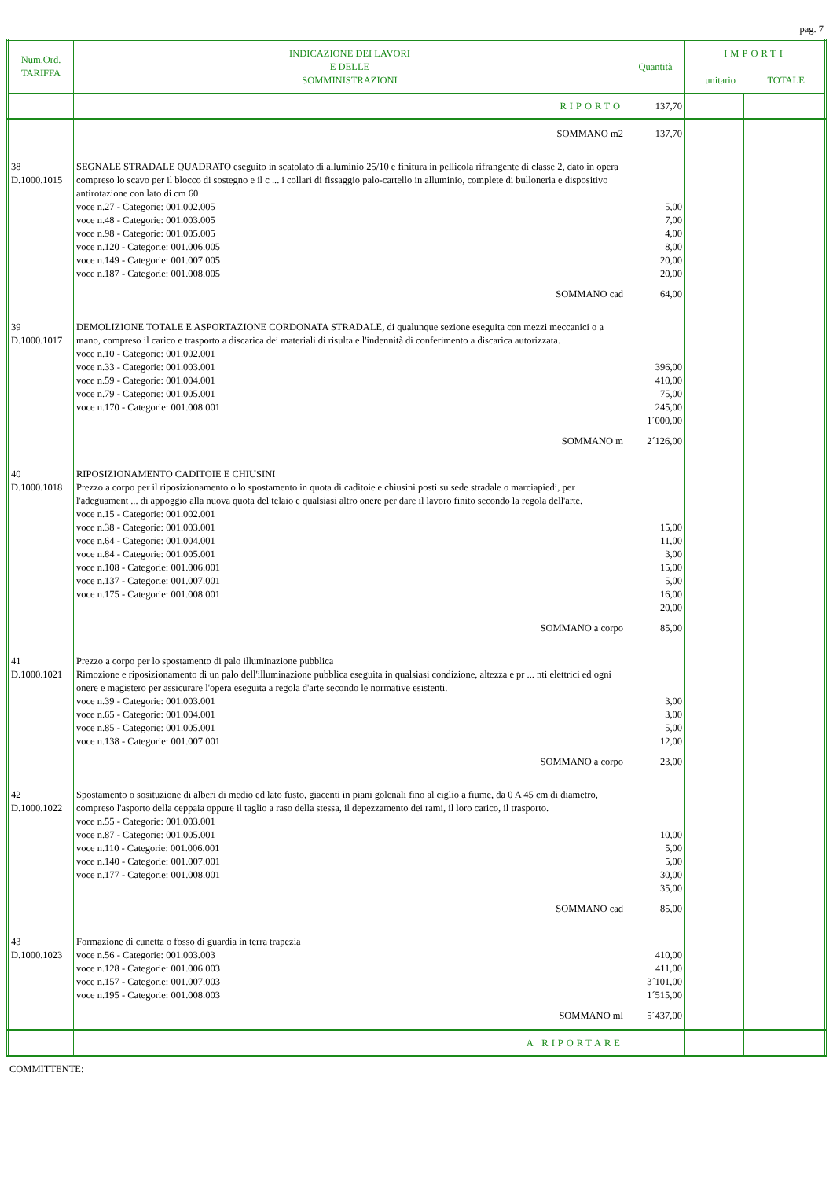pag. 7
| Num.Ord. TARIFFA | INDICAZIONE DEI LAVORI E DELLE SOMMINISTRAZIONI | Quantità | IMPORTI unitario TOTALE | |
| --- | --- | --- | --- | --- |
| | RIPORTO | 137,70 | | |
| | SOMMANO m2 | 137,70 | | |
| 38 D.1000.1015 | SEGNALE STRADALE QUADRATO eseguito in scatolato di alluminio 25/10 e finitura in pellicola rifrangente di classe 2, dato in opera compreso lo scavo per il blocco di sostegno e il c ... i collari di fissaggio palo-cartello in alluminio, complete di bulloneria e dispositivo antirotazione con lato di cm 60 voce n.27 - Categorie: 001.002.005 voce n.48 - Categorie: 001.003.005 voce n.98 - Categorie: 001.005.005 voce n.120 - Categorie: 001.006.005 voce n.149 - Categorie: 001.007.005 voce n.187 - Categorie: 001.008.005 | 5,00 7,00 4,00 8,00 20,00 20,00 | | |
| | SOMMANO cad | 64,00 | | |
| 39 D.1000.1017 | DEMOLIZIONE TOTALE E ASPORTAZIONE CORDONATA STRADALE, di qualunque sezione eseguita con mezzi meccanici o a mano, compreso il carico e trasporto a discarica dei materiali di risulta e l'indennità di conferimento a discarica autorizzata. voce n.10 - Categorie: 001.002.001 voce n.33 - Categorie: 001.003.001 voce n.59 - Categorie: 001.004.001 voce n.79 - Categorie: 001.005.001 voce n.170 - Categorie: 001.008.001 | 396,00 410,00 75,00 245,00 1´000,00 | | |
| | SOMMANO m | 2´126,00 | | |
| 40 D.1000.1018 | RIPOSIZIONAMENTO CADITOIE E CHIUSINI Prezzo a corpo per il riposizionamento o lo spostamento in quota di caditoie e chiusini posti su sede stradale o marciapiedi, per l'adeguament ... di appoggio alla nuova quota del telaio e qualsiasi altro onere per dare il lavoro finito secondo la regola dell'arte. voce n.15 - Categorie: 001.002.001 voce n.38 - Categorie: 001.003.001 voce n.64 - Categorie: 001.004.001 voce n.84 - Categorie: 001.005.001 voce n.108 - Categorie: 001.006.001 voce n.137 - Categorie: 001.007.001 voce n.175 - Categorie: 001.008.001 | 15,00 11,00 3,00 15,00 5,00 16,00 20,00 | | |
| | SOMMANO a corpo | 85,00 | | |
| 41 D.1000.1021 | Prezzo a corpo per lo spostamento di palo illuminazione pubblica Rimozione e riposizionamento di un palo dell'illuminazione pubblica eseguita in qualsiasi condizione, altezza e pr ... nti elettrici ed ogni onere e magistero per assicurare l'opera eseguita a regola d'arte secondo le normative esistenti. voce n.39 - Categorie: 001.003.001 voce n.65 - Categorie: 001.004.001 voce n.85 - Categorie: 001.005.001 voce n.138 - Categorie: 001.007.001 | 3,00 3,00 5,00 12,00 | | |
| | SOMMANO a corpo | 23,00 | | |
| 42 D.1000.1022 | Spostamento o sosituzione di alberi di medio ed lato fusto, giacenti in piani golenali fino al ciglio a fiume, da 0 A 45 cm di diametro, compreso l'asporto della ceppaia oppure il taglio a raso della stessa, il depezzamento dei rami, il loro carico, il trasporto. voce n.55 - Categorie: 001.003.001 voce n.87 - Categorie: 001.005.001 voce n.110 - Categorie: 001.006.001 voce n.140 - Categorie: 001.007.001 voce n.177 - Categorie: 001.008.001 | 10,00 5,00 5,00 30,00 35,00 | | |
| | SOMMANO cad | 85,00 | | |
| 43 D.1000.1023 | Formazione di cunetta o fosso di guardia in terra trapezia voce n.56 - Categorie: 001.003.003 voce n.128 - Categorie: 001.006.003 voce n.157 - Categorie: 001.007.003 voce n.195 - Categorie: 001.008.003 | 410,00 411,00 3´101,00 1´515,00 | | |
| | SOMMANO ml | 5´437,00 | | |
| | A RIPORTARE | | | |
COMMITTENTE: